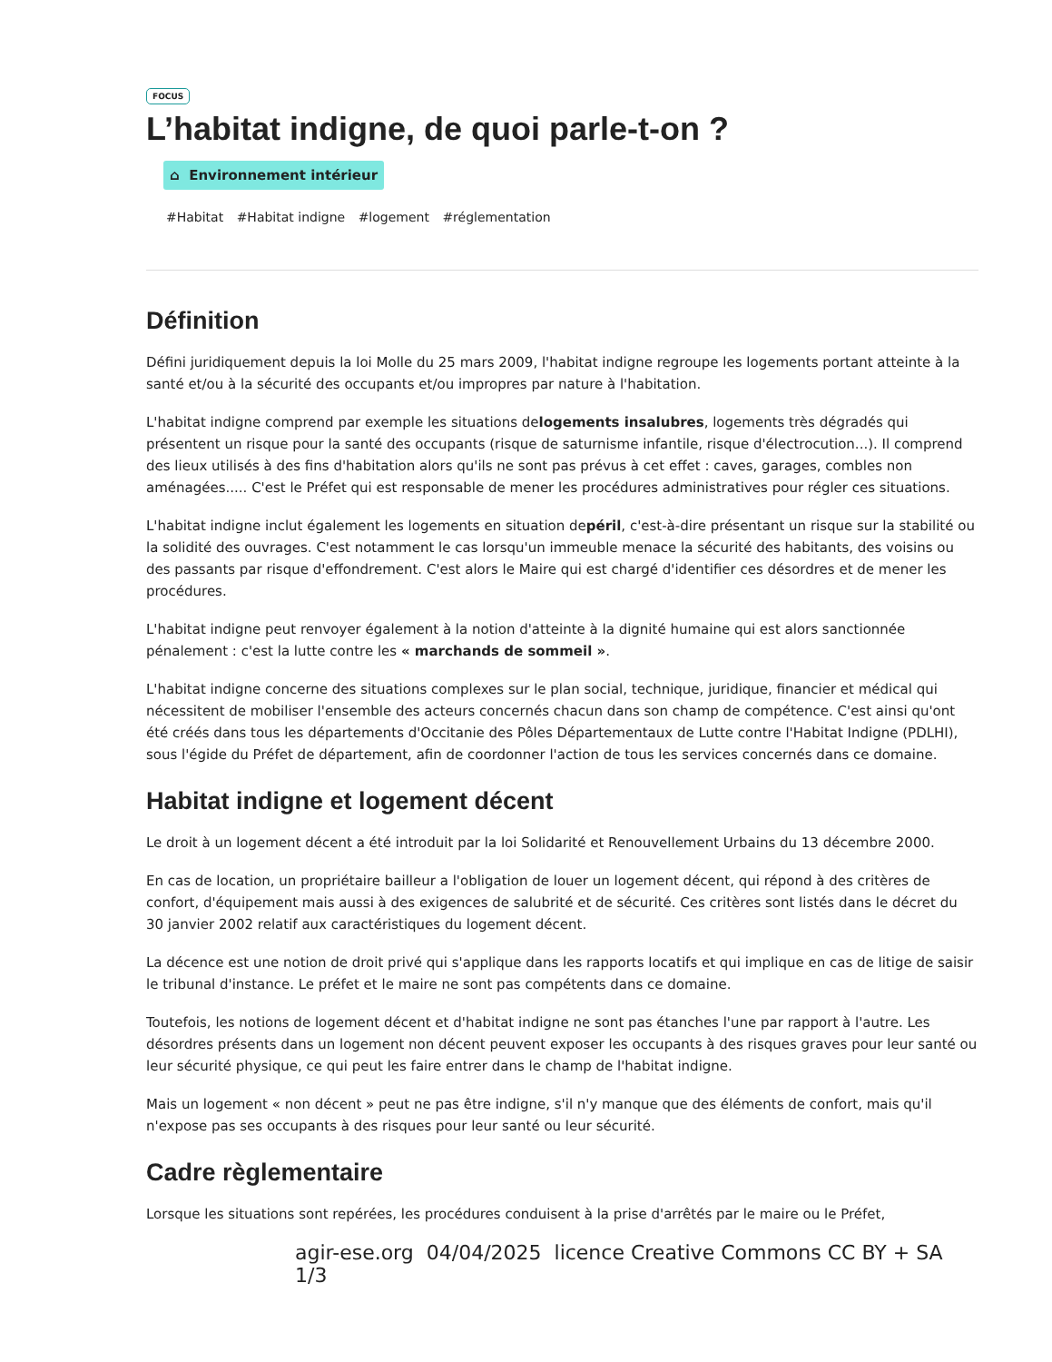FOCUS
L’habitat indigne, de quoi parle-t-on ?
⌂ Environnement intérieur
#Habitat #Habitat indigne #logement #réglementation
Définition
Défini juridiquement depuis la loi Molle du 25 mars 2009, l'habitat indigne regroupe les logements portant atteinte à la santé et/ou à la sécurité des occupants et/ou impropres par nature à l'habitation.
L'habitat indigne comprend par exemple les situations delogements insalubres, logements très dégradés qui présentent un risque pour la santé des occupants (risque de saturnisme infantile, risque d'électrocution...). Il comprend des lieux utilisés à des fins d'habitation alors qu'ils ne sont pas prévus à cet effet : caves, garages, combles non aménagées..... C'est le Préfet qui est responsable de mener les procédures administratives pour régler ces situations.
L'habitat indigne inclut également les logements en situation depéril, c'est-à-dire présentant un risque sur la stabilité ou la solidité des ouvrages. C'est notamment le cas lorsqu'un immeuble menace la sécurité des habitants, des voisins ou des passants par risque d'effondrement. C'est alors le Maire qui est chargé d'identifier ces désordres et de mener les procédures.
L'habitat indigne peut renvoyer également à la notion d'atteinte à la dignité humaine qui est alors sanctionnée pénalement : c'est la lutte contre les « marchands de sommeil ».
L'habitat indigne concerne des situations complexes sur le plan social, technique, juridique, financier et médical qui nécessitent de mobiliser l'ensemble des acteurs concernés chacun dans son champ de compétence. C'est ainsi qu'ont été créés dans tous les départements d'Occitanie des Pôles Départementaux de Lutte contre l'Habitat Indigne (PDLHI), sous l'égide du Préfet de département, afin de coordonner l'action de tous les services concernés dans ce domaine.
Habitat indigne et logement décent
Le droit à un logement décent a été introduit par la loi Solidarité et Renouvellement Urbains du 13 décembre 2000.
En cas de location, un propriétaire bailleur a l'obligation de louer un logement décent, qui répond à des critères de confort, d'équipement mais aussi à des exigences de salubrité et de sécurité. Ces critères sont listés dans le décret du 30 janvier 2002 relatif aux caractéristiques du logement décent.
La décence est une notion de droit privé qui s'applique dans les rapports locatifs et qui implique en cas de litige de saisir le tribunal d'instance. Le préfet et le maire ne sont pas compétents dans ce domaine.
Toutefois, les notions de logement décent et d'habitat indigne ne sont pas étanches l'une par rapport à l'autre. Les désordres présents dans un logement non décent peuvent exposer les occupants à des risques graves pour leur santé ou leur sécurité physique, ce qui peut les faire entrer dans le champ de l'habitat indigne.
Mais un logement « non décent » peut ne pas être indigne, s'il n'y manque que des éléments de confort, mais qu'il n'expose pas ses occupants à des risques pour leur santé ou leur sécurité.
Cadre règlementaire
Lorsque les situations sont repérées, les procédures conduisent à la prise d'arrêtés par le maire ou le Préfet,
agir-ese.org 04/04/2025 licence Creative Commons CC BY + SA 1/3